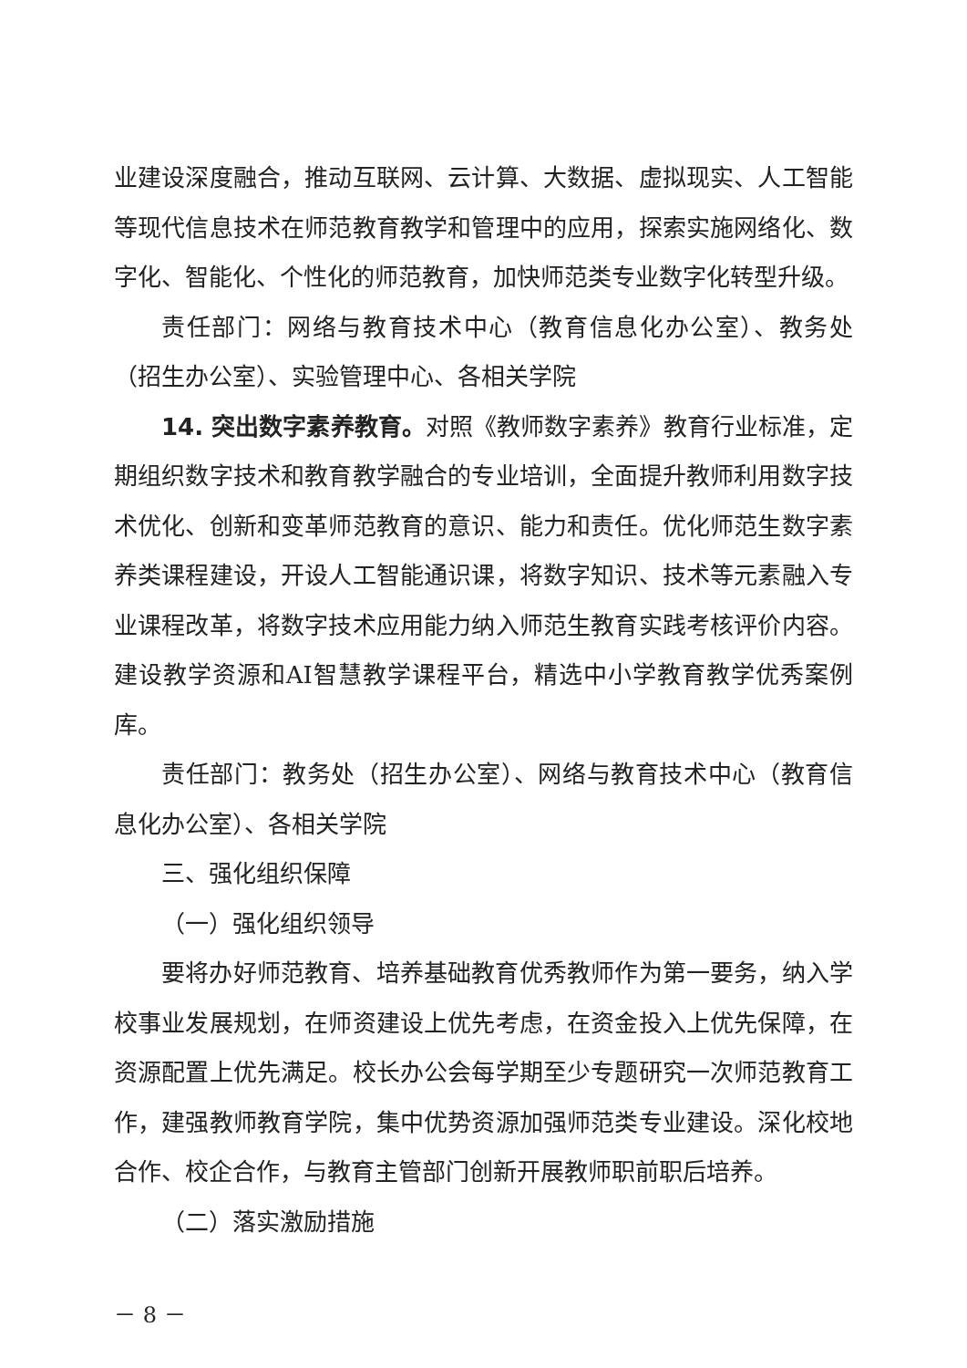业建设深度融合，推动互联网、云计算、大数据、虚拟现实、人工智能等现代信息技术在师范教育教学和管理中的应用，探索实施网络化、数字化、智能化、个性化的师范教育，加快师范类专业数字化转型升级。
责任部门：网络与教育技术中心（教育信息化办公室）、教务处（招生办公室）、实验管理中心、各相关学院
14. 突出数字素养教育。对照《教师数字素养》教育行业标准，定期组织数字技术和教育教学融合的专业培训，全面提升教师利用数字技术优化、创新和变革师范教育的意识、能力和责任。优化师范生数字素养类课程建设，开设人工智能通识课，将数字知识、技术等元素融入专业课程改革，将数字技术应用能力纳入师范生教育实践考核评价内容。建设教学资源和AI智慧教学课程平台，精选中小学教育教学优秀案例库。
责任部门：教务处（招生办公室）、网络与教育技术中心（教育信息化办公室）、各相关学院
三、强化组织保障
（一）强化组织领导
要将办好师范教育、培养基础教育优秀教师作为第一要务，纳入学校事业发展规划，在师资建设上优先考虑，在资金投入上优先保障，在资源配置上优先满足。校长办公会每学期至少专题研究一次师范教育工作，建强教师教育学院，集中优势资源加强师范类专业建设。深化校地合作、校企合作，与教育主管部门创新开展教师职前职后培养。
（二）落实激励措施
－ 8 －